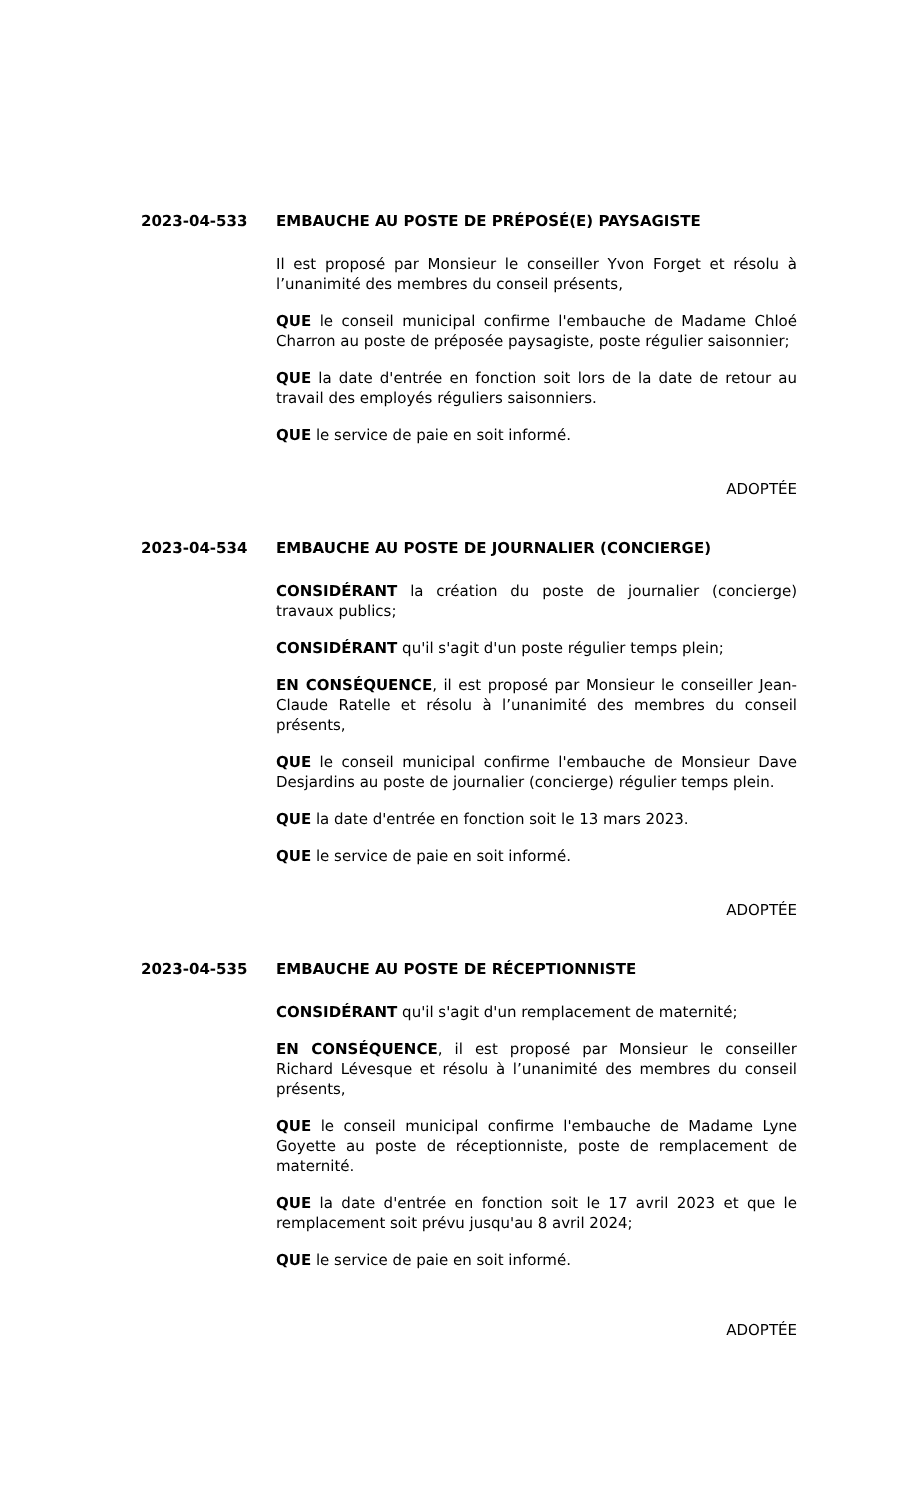2023-04-533 EMBAUCHE AU POSTE DE PRÉPOSÉ(E) PAYSAGISTE
Il est proposé par Monsieur le conseiller Yvon Forget et résolu à l’unanimité des membres du conseil présents,
QUE le conseil municipal confirme l'embauche de Madame Chloé Charron au poste de préposée paysagiste, poste régulier saisonnier;
QUE la date d'entrée en fonction soit lors de la date de retour au travail des employés réguliers saisonniers.
QUE le service de paie en soit informé.
ADOPTÉE
2023-04-534 EMBAUCHE AU POSTE DE JOURNALIER (CONCIERGE)
CONSIDÉRANT la création du poste de journalier (concierge) travaux publics;
CONSIDÉRANT qu'il s'agit d'un poste régulier temps plein;
EN CONSÉQUENCE, il est proposé par Monsieur le conseiller Jean-Claude Ratelle et résolu à l’unanimité des membres du conseil présents,
QUE le conseil municipal confirme l'embauche de Monsieur Dave Desjardins au poste de journalier (concierge) régulier temps plein.
QUE la date d'entrée en fonction soit le 13 mars 2023.
QUE le service de paie en soit informé.
ADOPTÉE
2023-04-535 EMBAUCHE AU POSTE DE RÉCEPTIONNISTE
CONSIDÉRANT qu'il s'agit d'un remplacement de maternité;
EN CONSÉQUENCE, il est proposé par Monsieur le conseiller Richard Lévesque et résolu à l’unanimité des membres du conseil présents,
QUE le conseil municipal confirme l'embauche de Madame Lyne Goyette au poste de réceptionniste, poste de remplacement de maternité.
QUE la date d'entrée en fonction soit le 17 avril 2023 et que le remplacement soit prévu jusqu'au 8 avril 2024;
QUE le service de paie en soit informé.
ADOPTÉE